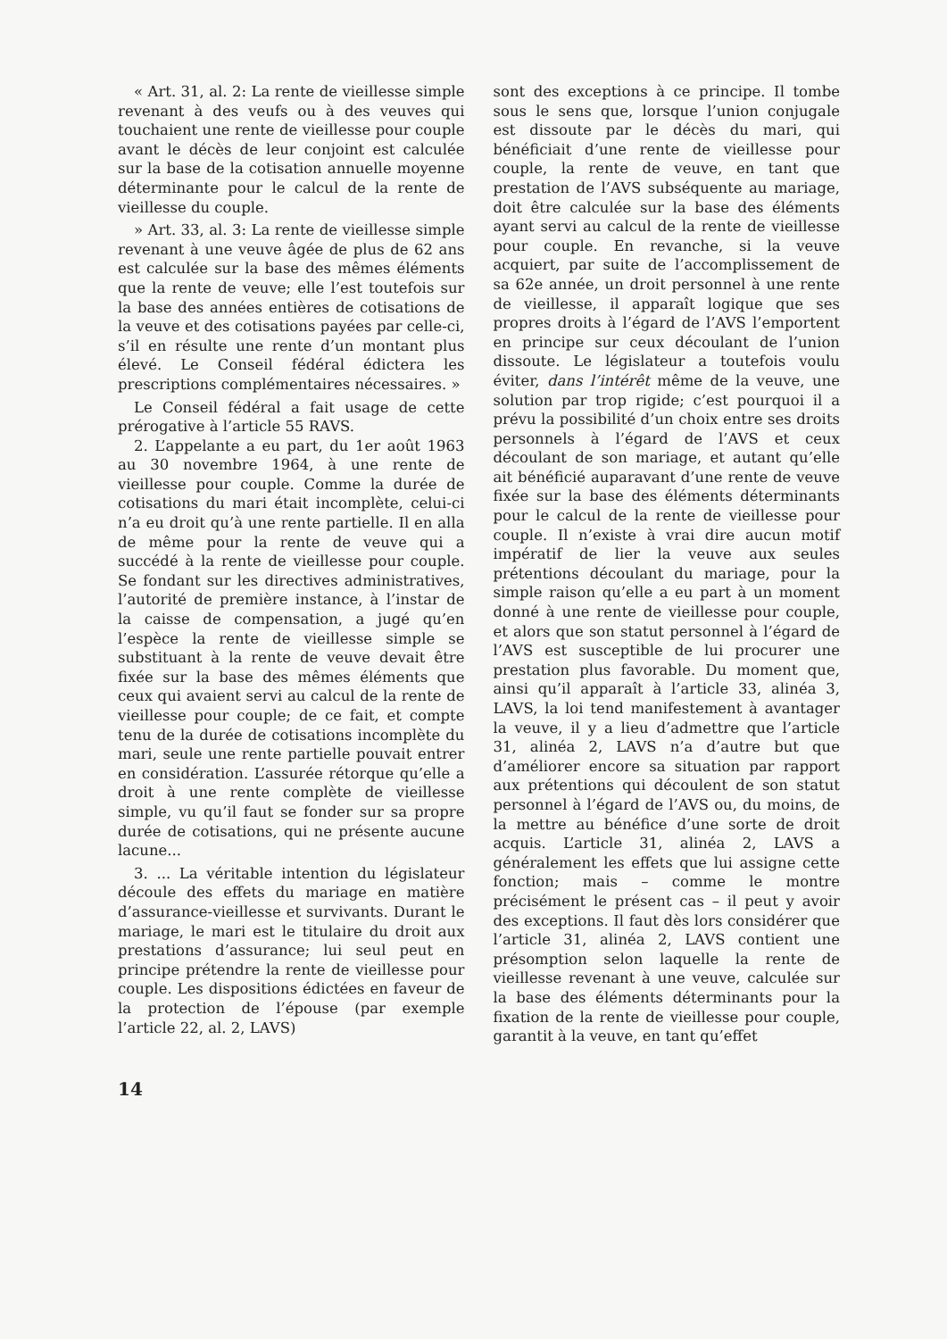« Art. 31, al. 2: La rente de vieillesse simple revenant à des veufs ou à des veuves qui touchaient une rente de vieillesse pour couple avant le décès de leur conjoint est calculée sur la base de la cotisation annuelle moyenne déterminante pour le calcul de la rente de vieillesse du couple.
» Art. 33, al. 3: La rente de vieillesse simple revenant à une veuve âgée de plus de 62 ans est calculée sur la base des mêmes éléments que la rente de veuve; elle l’est toutefois sur la base des années entières de cotisations de la veuve et des cotisations payées par celle-ci, s’il en résulte une rente d’un montant plus élevé. Le Conseil fédéral édictera les prescriptions complémentaires nécessaires. »
Le Conseil fédéral a fait usage de cette prérogative à l’article 55 RAVS.
2. L’appelante a eu part, du 1er août 1963 au 30 novembre 1964, à une rente de vieillesse pour couple. Comme la durée de cotisations du mari était incomplète, celui-ci n’a eu droit qu’à une rente partielle. Il en alla de même pour la rente de veuve qui a succédé à la rente de vieillesse pour couple. Se fondant sur les directives administratives, l’autorité de première instance, à l’instar de la caisse de compensation, a jugé qu’en l’espèce la rente de vieillesse simple se substituant à la rente de veuve devait être fixée sur la base des mêmes éléments que ceux qui avaient servi au calcul de la rente de vieillesse pour couple; de ce fait, et compte tenu de la durée de cotisations incomplète du mari, seule une rente partielle pouvait entrer en considération. L’assurée rétorque qu’elle a droit à une rente complète de vieillesse simple, vu qu’il faut se fonder sur sa propre durée de cotisations, qui ne présente aucune lacune...
3. ... La véritable intention du législateur découle des effets du mariage en matière d’assurance-vieillesse et survivants. Durant le mariage, le mari est le titulaire du droit aux prestations d’assurance; lui seul peut en principe prétendre la rente de vieillesse pour couple. Les dispositions édictées en faveur de la protection de l’épouse (par exemple l’article 22, al. 2, LAVS)
sont des exceptions à ce principe. Il tombe sous le sens que, lorsque l’union conjugale est dissoute par le décès du mari, qui bénéficiait d’une rente de vieillesse pour couple, la rente de veuve, en tant que prestation de l’AVS subséquente au mariage, doit être calculée sur la base des éléments ayant servi au calcul de la rente de vieillesse pour couple. En revanche, si la veuve acquiert, par suite de l’accomplissement de sa 62e année, un droit personnel à une rente de vieillesse, il apparaît logique que ses propres droits à l’égard de l’AVS l’emportent en principe sur ceux découlant de l’union dissoute. Le législateur a toutefois voulu éviter, dans l’intérêt même de la veuve, une solution par trop rigide; c’est pourquoi il a prévu la possibilité d’un choix entre ses droits personnels à l’égard de l’AVS et ceux découlant de son mariage, et autant qu’elle ait bénéficié auparavant d’une rente de veuve fixée sur la base des éléments déterminants pour le calcul de la rente de vieillesse pour couple. Il n’existe à vrai dire aucun motif impératif de lier la veuve aux seules prétentions découlant du mariage, pour la simple raison qu’elle a eu part à un moment donné à une rente de vieillesse pour couple, et alors que son statut personnel à l’égard de l’AVS est susceptible de lui procurer une prestation plus favorable. Du moment que, ainsi qu’il apparaît à l’article 33, alinéa 3, LAVS, la loi tend manifestement à avantager la veuve, il y a lieu d’admettre que l’article 31, alinéa 2, LAVS n’a d’autre but que d’améliorer encore sa situation par rapport aux prétentions qui découlent de son statut personnel à l’égard de l’AVS ou, du moins, de la mettre au bénéfice d’une sorte de droit acquis. L’article 31, alinéa 2, LAVS a généralement les effets que lui assigne cette fonction; mais – comme le montre précisément le présent cas – il peut y avoir des exceptions. Il faut dès lors considérer que l’article 31, alinéa 2, LAVS contient une présomption selon laquelle la rente de vieillesse revenant à une veuve, calculée sur la base des éléments déterminants pour la fixation de la rente de vieillesse pour couple, garantit à la veuve, en tant qu’effet
14